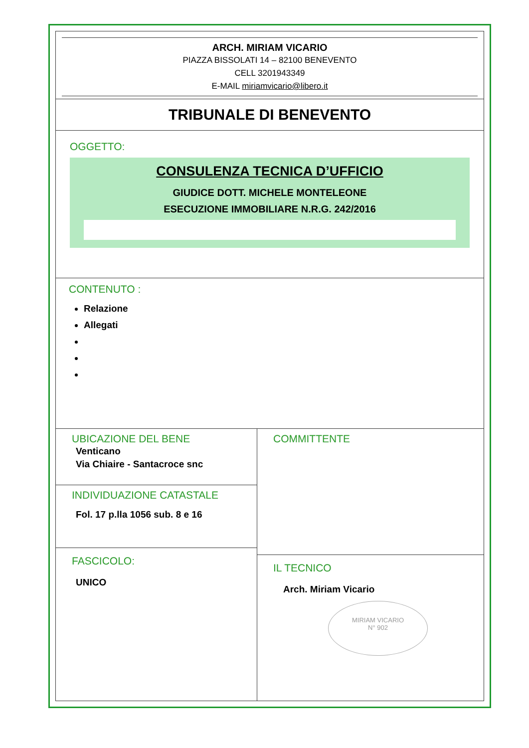ARCH. MIRIAM VICARIO
PIAZZA BISSOLATI 14 – 82100 BENEVENTO
CELL 3201943349
E-MAIL miriamvicario@libero.it
TRIBUNALE DI BENEVENTO
OGGETTO:
CONSULENZA TECNICA D’UFFICIO
GIUDICE DOTT. MICHELE MONTELEONE
ESECUZIONE IMMOBILIARE N.R.G. 242/2016
CONTENUTO :
Relazione
Allegati
UBICAZIONE DEL BENE
Venticano
Via Chiaire - Santacroce snc
INDIVIDUAZIONE CATASTALE
Fol. 17 p.lla 1056 sub. 8 e 16
FASCICOLO:
UNICO
COMMITTENTE
IL TECNICO
Arch. Miriam Vicario
MIRIAM VICARIO
N° 902